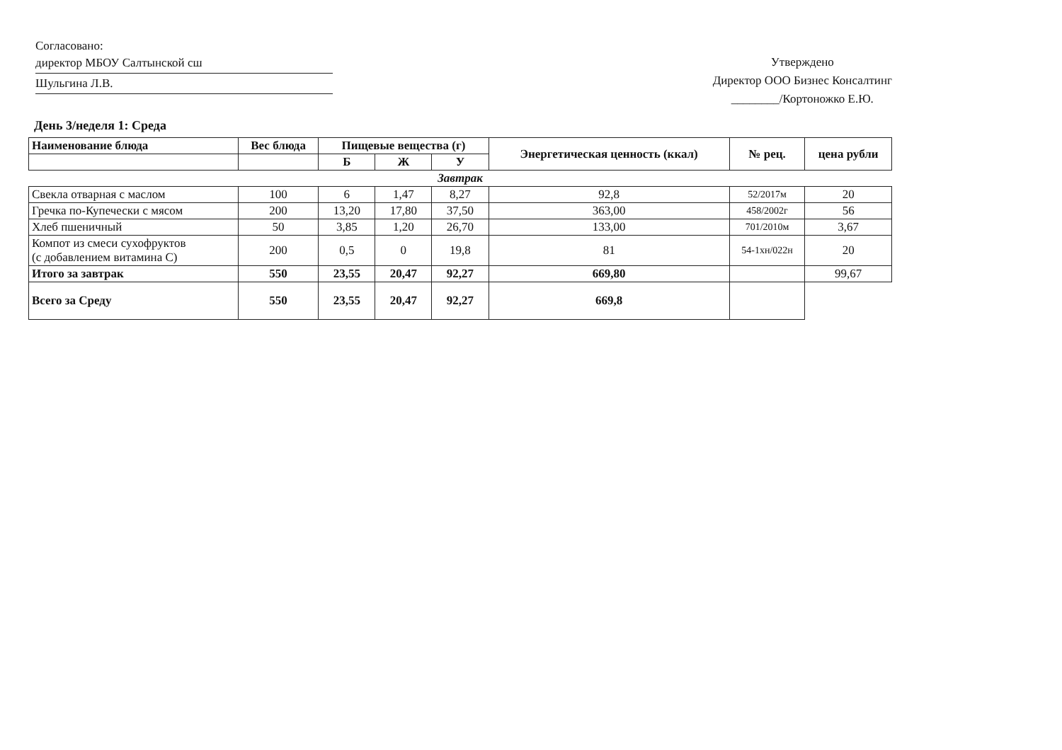Согласовано:
директор МБОУ Салтынской сш
Шульгина Л.В.
Утверждено
Директор ООО Бизнес Консалтинг
________/Кортоножко Е.Ю.
День 3/неделя 1: Среда
| Наименование блюда | Вес блюда | Пищевые вещества (г) | | | Энергетическая ценность (ккал) | № рец. | цена рубли |
| --- | --- | --- | --- | --- | --- | --- | --- |
| | | Б | Ж | У | | | |
| Завтрак | | | | | | | |
| Свекла отварная с маслом | 100 | 6 | 1,47 | 8,27 | 92,8 | 52/2017м | 20 |
| Гречка по-Купечески с мясом | 200 | 13,20 | 17,80 | 37,50 | 363,00 | 458/2002г | 56 |
| Хлеб пшеничный | 50 | 3,85 | 1,20 | 26,70 | 133,00 | 701/2010м | 3,67 |
| Компот из смеси сухофруктов (с добавлением витамина С) | 200 | 0,5 | 0 | 19,8 | 81 | 54-1хн/022н | 20 |
| Итого за завтрак | 550 | 23,55 | 20,47 | 92,27 | 669,80 | | 99,67 |
| Всего за Среду | 550 | 23,55 | 20,47 | 92,27 | 669,8 | | |